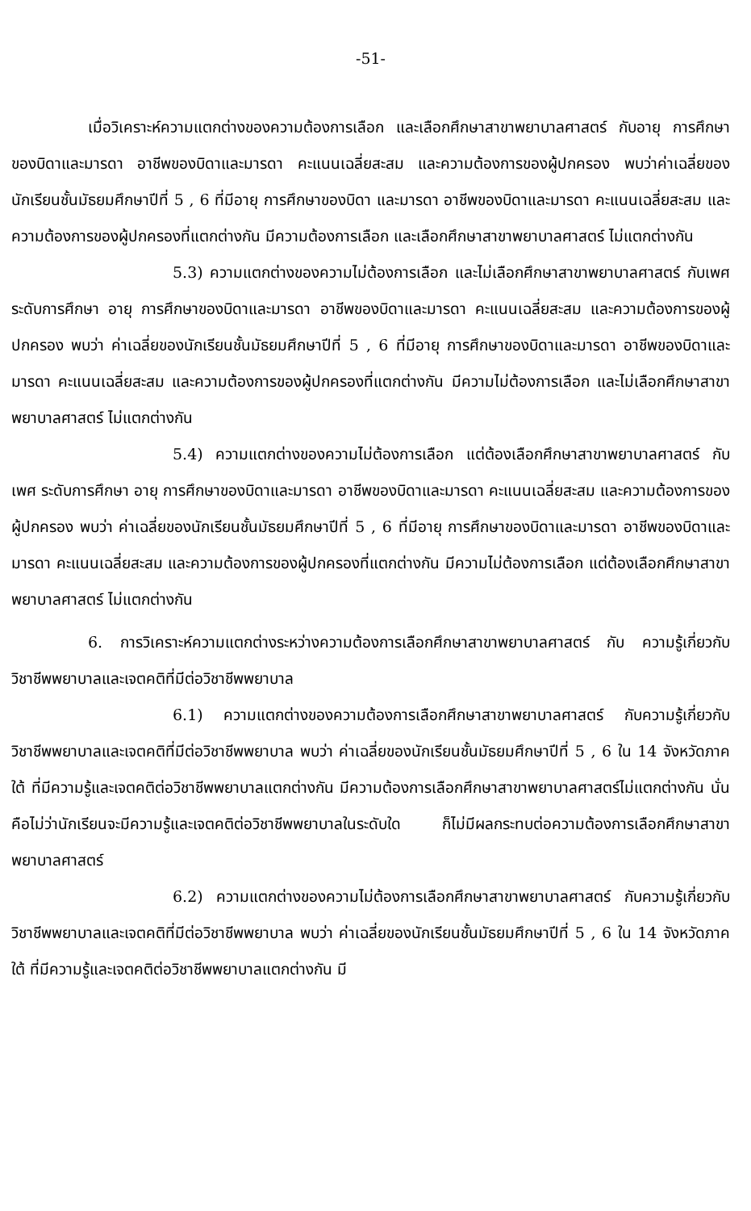-51-
เมื่อวิเคราะห์ความแตกต่างของความต้องการเลือก และเลือกศึกษาสาขาพยาบาลศาสตร์ กับอายุ การศึกษาของบิดาและมารดา อาชีพของบิดาและมารดา คะแนนเฉลี่ยสะสม และความต้องการของผู้ปกครอง พบว่าค่าเฉลี่ยของนักเรียนชั้นมัธยมศึกษาปีที่ 5 , 6 ที่มีอายุ การศึกษาของบิดา และมารดา อาชีพของบิดาและมารดา คะแนนเฉลี่ยสะสม และความต้องการของผู้ปกครองที่แตกต่างกัน มีความต้องการเลือก และเลือกศึกษาสาขาพยาบาลศาสตร์ ไม่แตกต่างกัน
5.3) ความแตกต่างของความไม่ต้องการเลือก และไม่เลือกศึกษาสาขาพยาบาลศาสตร์ กับเพศ ระดับการศึกษา อายุ การศึกษาของบิดาและมารดา อาชีพของบิดาและมารดา คะแนนเฉลี่ยสะสม และความต้องการของผู้ปกครอง พบว่า ค่าเฉลี่ยของนักเรียนชั้นมัธยมศึกษาปีที่ 5 , 6 ที่มีอายุ การศึกษาของบิดาและมารดา อาชีพของบิดาและมารดา คะแนนเฉลี่ยสะสม และความต้องการของผู้ปกครองที่แตกต่างกัน มีความไม่ต้องการเลือก และไม่เลือกศึกษาสาขาพยาบาลศาสตร์ ไม่แตกต่างกัน
5.4) ความแตกต่างของความไม่ต้องการเลือก แต่ต้องเลือกศึกษาสาขาพยาบาลศาสตร์ กับเพศ ระดับการศึกษา อายุ การศึกษาของบิดาและมารดา อาชีพของบิดาและมารดา คะแนนเฉลี่ยสะสม และความต้องการของผู้ปกครอง พบว่า ค่าเฉลี่ยของนักเรียนชั้นมัธยมศึกษาปีที่ 5 , 6 ที่มีอายุ การศึกษาของบิดาและมารดา อาชีพของบิดาและมารดา คะแนนเฉลี่ยสะสม และความต้องการของผู้ปกครองที่แตกต่างกัน มีความไม่ต้องการเลือก แต่ต้องเลือกศึกษาสาขาพยาบาลศาสตร์ ไม่แตกต่างกัน
6. การวิเคราะห์ความแตกต่างระหว่างความต้องการเลือกศึกษาสาขาพยาบาลศาสตร์ กับ ความรู้เกี่ยวกับวิชาชีพพยาบาลและเจตคติที่มีต่อวิชาชีพพยาบาล
6.1) ความแตกต่างของความต้องการเลือกศึกษาสาขาพยาบาลศาสตร์ กับความรู้เกี่ยวกับวิชาชีพพยาบาลและเจตคติที่มีต่อวิชาชีพพยาบาล พบว่า ค่าเฉลี่ยของนักเรียนชั้นมัธยมศึกษาปีที่ 5 , 6 ใน 14 จังหวัดภาคใต้ ที่มีความรู้และเจตคติต่อวิชาชีพพยาบาลแตกต่างกัน มีความต้องการเลือกศึกษาสาขาพยาบาลศาสตร์ไม่แตกต่างกัน นั่นคือไม่ว่านักเรียนจะมีความรู้และเจตคติต่อวิชาชีพพยาบาลในระดับใด ก็ไม่มีผลกระทบต่อความต้องการเลือกศึกษาสาขาพยาบาลศาสตร์
6.2) ความแตกต่างของความไม่ต้องการเลือกศึกษาสาขาพยาบาลศาสตร์ กับความรู้เกี่ยวกับวิชาชีพพยาบาลและเจตคติที่มีต่อวิชาชีพพยาบาล พบว่า ค่าเฉลี่ยของนักเรียนชั้นมัธยมศึกษาปีที่ 5 , 6 ใน 14 จังหวัดภาคใต้ ที่มีความรู้และเจตคติต่อวิชาชีพพยาบาลแตกต่างกัน มี